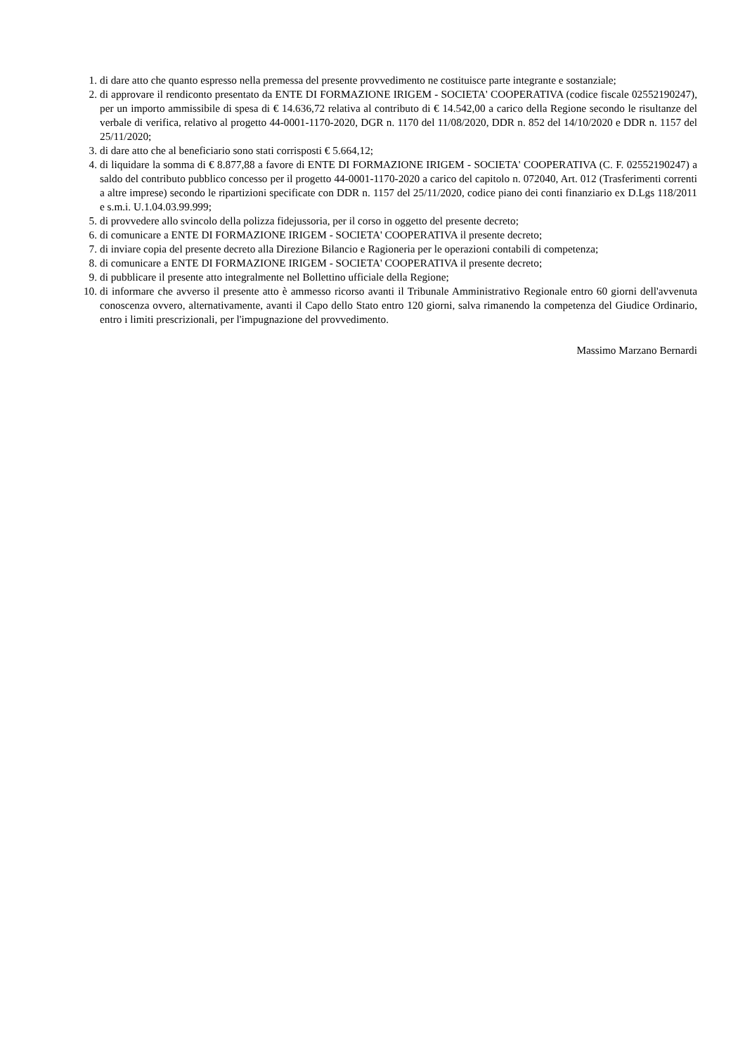1. di dare atto che quanto espresso nella premessa del presente provvedimento ne costituisce parte integrante e sostanziale;
2. di approvare il rendiconto presentato da ENTE DI FORMAZIONE IRIGEM - SOCIETA' COOPERATIVA (codice fiscale 02552190247), per un importo ammissibile di spesa di € 14.636,72 relativa al contributo di € 14.542,00 a carico della Regione secondo le risultanze del verbale di verifica, relativo al progetto 44-0001-1170-2020, DGR n. 1170 del 11/08/2020, DDR n. 852 del 14/10/2020 e DDR n. 1157 del 25/11/2020;
3. di dare atto che al beneficiario sono stati corrisposti € 5.664,12;
4. di liquidare la somma di € 8.877,88 a favore di ENTE DI FORMAZIONE IRIGEM - SOCIETA' COOPERATIVA (C. F. 02552190247) a saldo del contributo pubblico concesso per il progetto 44-0001-1170-2020 a carico del capitolo n. 072040, Art. 012 (Trasferimenti correnti a altre imprese) secondo le ripartizioni specificate con DDR n. 1157 del 25/11/2020, codice piano dei conti finanziario ex D.Lgs 118/2011 e s.m.i. U.1.04.03.99.999;
5. di provvedere allo svincolo della polizza fidejussoria, per il corso in oggetto del presente decreto;
6. di comunicare a ENTE DI FORMAZIONE IRIGEM - SOCIETA' COOPERATIVA il presente decreto;
7. di inviare copia del presente decreto alla Direzione Bilancio e Ragioneria per le operazioni contabili di competenza;
8. di comunicare a ENTE DI FORMAZIONE IRIGEM - SOCIETA' COOPERATIVA il presente decreto;
9. di pubblicare il presente atto integralmente nel Bollettino ufficiale della Regione;
10. di informare che avverso il presente atto è ammesso ricorso avanti il Tribunale Amministrativo Regionale entro 60 giorni dell'avvenuta conoscenza ovvero, alternativamente, avanti il Capo dello Stato entro 120 giorni, salva rimanendo la competenza del Giudice Ordinario, entro i limiti prescrizionali, per l'impugnazione del provvedimento.
Massimo Marzano Bernardi